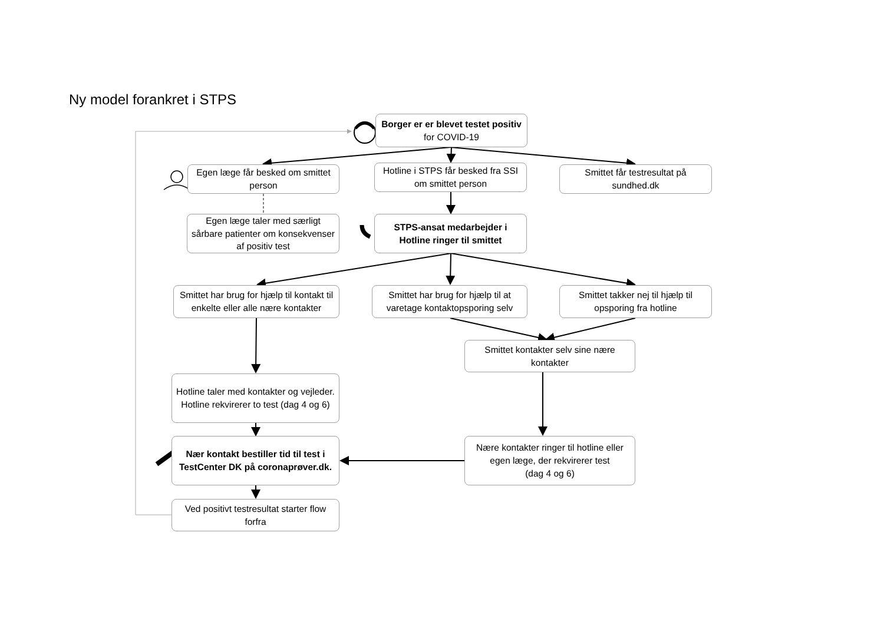Ny model forankret i STPS
Borger er er blevet testet positiv for COVID-19
Egen læge får besked om smittet person
Hotline i STPS får besked fra SSI om smittet person
Smittet får testresultat på sundhed.dk
Egen læge taler med særligt sårbare patienter om konsekvenser af positiv test
STPS-ansat medarbejder i Hotline ringer til smittet
Smittet har brug for hjælp til kontakt til enkelte eller alle nære kontakter
Smittet har brug for hjælp til at varetage kontaktopsporing selv
Smittet takker nej til hjælp til opsporing fra hotline
Smittet kontakter selv sine nære kontakter
Hotline taler med kontakter og vejleder. Hotline rekvirerer to test (dag 4 og 6)
Nær kontakt bestiller tid til test i TestCenter DK på coronaprøver.dk.
Nære kontakter ringer til hotline eller egen læge, der rekvirerer test
(dag 4 og 6)
Ved positivt testresultat starter flow forfra